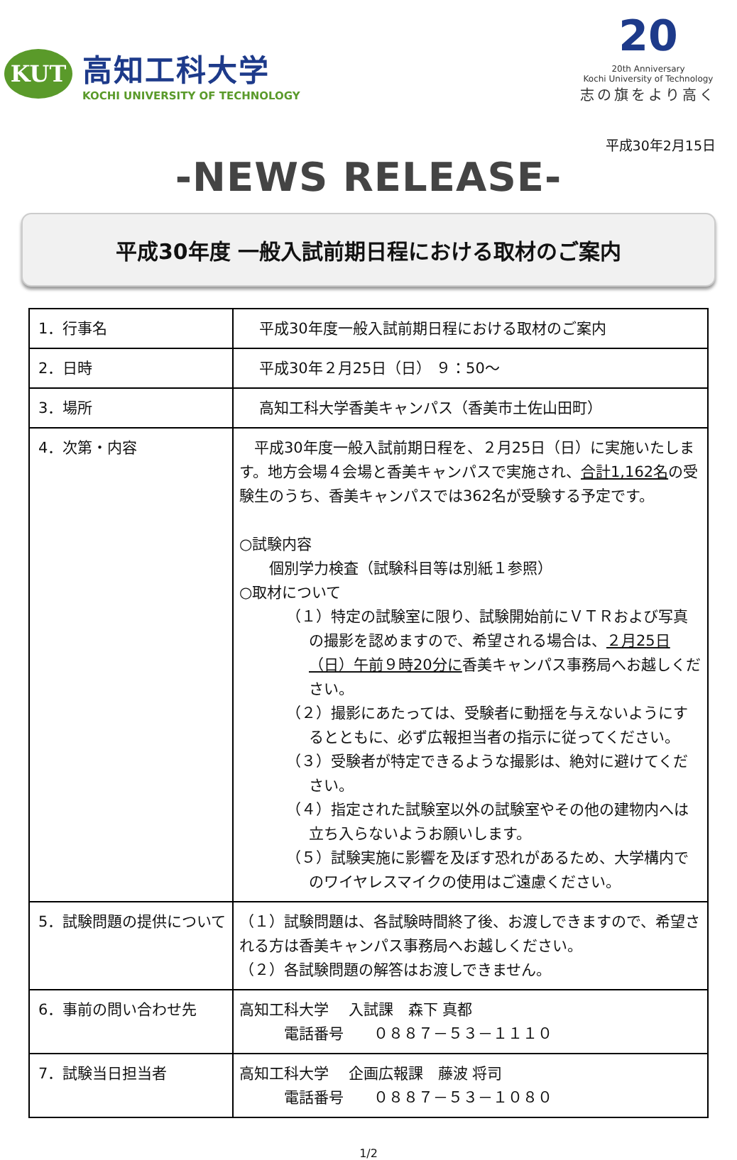KUT
高知工科大学
KOCHI UNIVERSITY OF TECHNOLOGY
20
20th Anniversary
Kochi University of Technology
志の旗をより高く
平成30年2月15日
-NEWS RELEASE-
平成30年度 一般入試前期日程における取材のご案内
| 1．行事名 | 平成30年度一般入試前期日程における取材のご案内 |
| 2．日時 | 平成30年２月25日（日） ９：50～ |
| 3．場所 | 高知工科大学香美キャンパス（香美市土佐山田町） |
| 4．次第・内容 | 平成30年度一般入試前期日程を、２月25日（日）に実施いたします。地方会場４会場と香美キャンパスで実施され、 合計1,162名 の受験生のうち、香美キャンパスでは362名が受験する予定です。 ○試験内容 個別学力検査（試験科目等は別紙１参照） ○取材について （１）特定の試験室に限り、試験開始前にＶＴＲおよび写真の撮影を認めますので、希望される場合は、 ２月25日（日）午前９時20分に 香美キャンパス事務局へお越しください。 （２）撮影にあたっては、受験者に動揺を与えないようにするとともに、必ず広報担当者の指示に従ってください。 （３）受験者が特定できるような撮影は、絶対に避けてください。 （４）指定された試験室以外の試験室やその他の建物内へは立ち入らないようお願いします。 （５）試験実施に影響を及ぼす恐れがあるため、大学構内でのワイヤレスマイクの使用はご遠慮ください。 |
| 5．試験問題の提供について | （１）試験問題は、各試験時間終了後、お渡しできますので、希望される方は香美キャンパス事務局へお越しください。 （２）各試験問題の解答はお渡しできません。 |
| 6．事前の問い合わせ先 | 高知工科大学 入試課 森下 真都 電話番号 ０８８７－５３－１１１０ |
| 7．試験当日担当者 | 高知工科大学 企画広報課 藤波 将司 電話番号 ０８８７－５３－１０８０ |
1/2